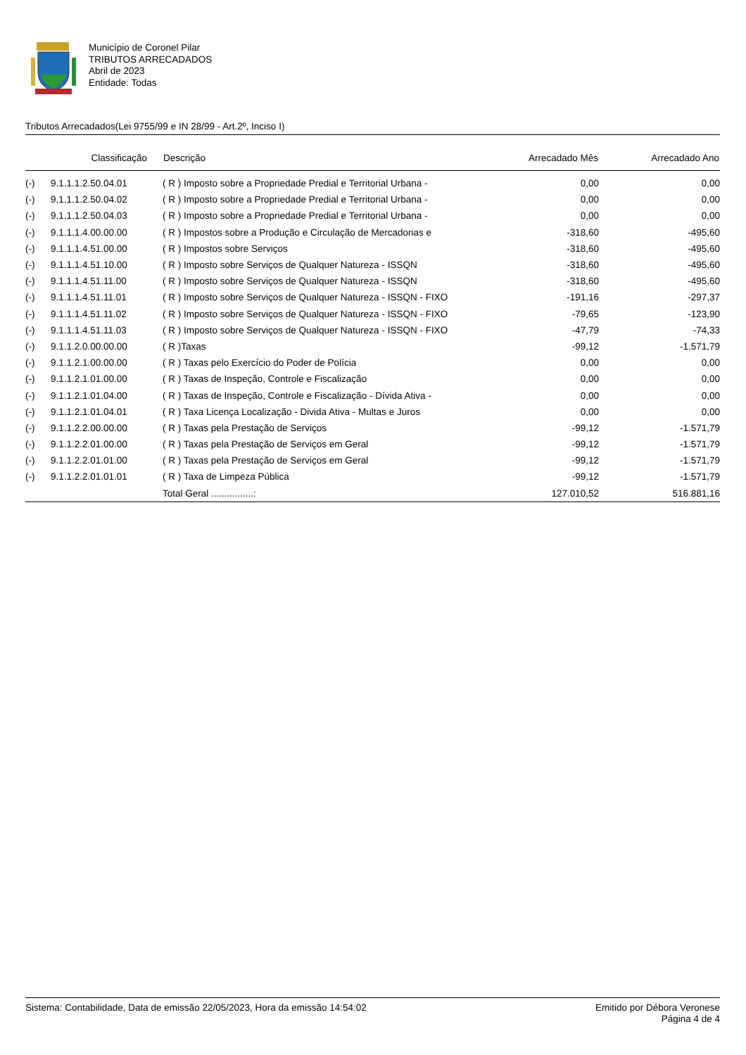Município de Coronel Pilar
TRIBUTOS ARRECADADOS
Abril de 2023
Entidade: Todas
Tributos Arrecadados(Lei 9755/99 e IN 28/99 - Art.2º, Inciso I)
| | Classificação | Descrição | Arrecadado Mês | Arrecadado Ano |
| --- | --- | --- | --- | --- |
| (-) | 9.1.1.1.2.50.04.01 | ( R ) Imposto sobre a Propriedade Predial e Territorial Urbana - | 0,00 | 0,00 |
| (-) | 9.1.1.1.2.50.04.02 | ( R ) Imposto sobre a Propriedade Predial e Territorial Urbana - | 0,00 | 0,00 |
| (-) | 9.1.1.1.2.50.04.03 | ( R ) Imposto sobre a Propriedade Predial e Territorial Urbana - | 0,00 | 0,00 |
| (-) | 9.1.1.1.4.00.00.00 | ( R ) Impostos sobre a Produção e Circulação de Mercadorias e | -318,60 | -495,60 |
| (-) | 9.1.1.1.4.51.00.00 | ( R ) Impostos sobre Serviços | -318,60 | -495,60 |
| (-) | 9.1.1.1.4.51.10.00 | ( R ) Imposto sobre Serviços de Qualquer Natureza - ISSQN | -318,60 | -495,60 |
| (-) | 9.1.1.1.4.51.11.00 | ( R ) Imposto sobre Serviços de Qualquer Natureza - ISSQN | -318,60 | -495,60 |
| (-) | 9.1.1.1.4.51.11.01 | ( R ) Imposto sobre Serviços de Qualquer Natureza - ISSQN - FIXO | -191,16 | -297,37 |
| (-) | 9.1.1.1.4.51.11.02 | ( R ) Imposto sobre Serviços de Qualquer Natureza - ISSQN - FIXO | -79,65 | -123,90 |
| (-) | 9.1.1.1.4.51.11.03 | ( R ) Imposto sobre Serviços de Qualquer Natureza - ISSQN - FIXO | -47,79 | -74,33 |
| (-) | 9.1.1.2.0.00.00.00 | ( R )Taxas | -99,12 | -1.571,79 |
| (-) | 9.1.1.2.1.00.00.00 | ( R ) Taxas pelo Exercício do Poder de Polícia | 0,00 | 0,00 |
| (-) | 9.1.1.2.1.01.00.00 | ( R ) Taxas de Inspeção, Controle e Fiscalização | 0,00 | 0,00 |
| (-) | 9.1.1.2.1.01.04.00 | ( R ) Taxas de Inspeção, Controle e Fiscalização - Dívida Ativa - | 0,00 | 0,00 |
| (-) | 9.1.1.2.1.01.04.01 | ( R ) Taxa Licença Localização - Divida Ativa - Multas e Juros | 0,00 | 0,00 |
| (-) | 9.1.1.2.2.00.00.00 | ( R ) Taxas pela Prestação de Serviços | -99,12 | -1.571,79 |
| (-) | 9.1.1.2.2.01.00.00 | ( R ) Taxas pela Prestação de Serviços em Geral | -99,12 | -1.571,79 |
| (-) | 9.1.1.2.2.01.01.00 | ( R ) Taxas pela Prestação de Serviços em Geral | -99,12 | -1.571,79 |
| (-) | 9.1.1.2.2.01.01.01 | ( R ) Taxa de Limpeza Pública | -99,12 | -1.571,79 |
| | | Total Geral ................: | 127.010,52 | 516.881,16 |
Sistema: Contabilidade, Data de emissão 22/05/2023, Hora da emissão 14:54:02
Emitido por Débora Veronese
Página 4 de 4